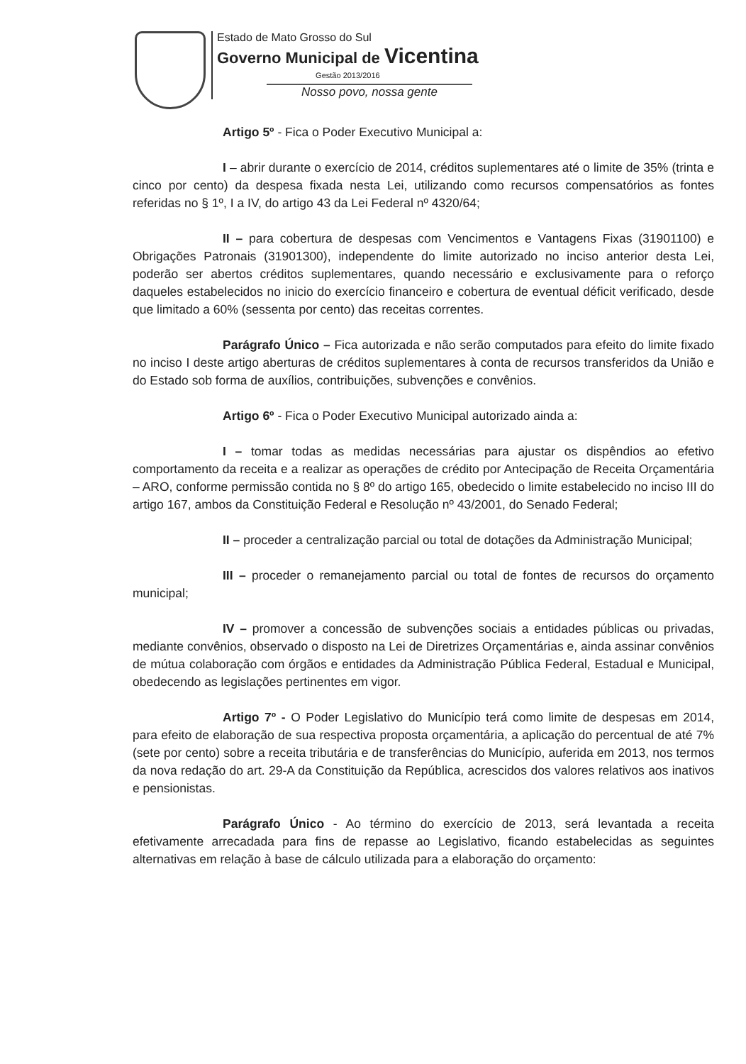Estado de Mato Grosso do Sul
Governo Municipal de Vicentina
Gestão 2013/2016
Nosso povo, nossa gente
Artigo 5º - Fica o Poder Executivo Municipal a:
I – abrir durante o exercício de 2014, créditos suplementares até o limite de 35% (trinta e cinco por cento) da despesa fixada nesta Lei, utilizando como recursos compensatórios as fontes referidas no § 1º, I a IV, do artigo 43 da Lei Federal nº 4320/64;
II – para cobertura de despesas com Vencimentos e Vantagens Fixas (31901100) e Obrigações Patronais (31901300), independente do limite autorizado no inciso anterior desta Lei, poderão ser abertos créditos suplementares, quando necessário e exclusivamente para o reforço daqueles estabelecidos no inicio do exercício financeiro e cobertura de eventual déficit verificado, desde que limitado a 60% (sessenta por cento) das receitas correntes.
Parágrafo Único – Fica autorizada e não serão computados para efeito do limite fixado no inciso I deste artigo aberturas de créditos suplementares à conta de recursos transferidos da União e do Estado sob forma de auxílios, contribuições, subvenções e convênios.
Artigo 6º - Fica o Poder Executivo Municipal autorizado ainda a:
I – tomar todas as medidas necessárias para ajustar os dispêndios ao efetivo comportamento da receita e a realizar as operações de crédito por Antecipação de Receita Orçamentária – ARO, conforme permissão contida no § 8º do artigo 165, obedecido o limite estabelecido no inciso III do artigo 167, ambos da Constituição Federal e Resolução nº 43/2001, do Senado Federal;
II – proceder a centralização parcial ou total de dotações da Administração Municipal;
III – proceder o remanejamento parcial ou total de fontes de recursos do orçamento municipal;
IV – promover a concessão de subvenções sociais a entidades públicas ou privadas, mediante convênios, observado o disposto na Lei de Diretrizes Orçamentárias e, ainda assinar convênios de mútua colaboração com órgãos e entidades da Administração Pública Federal, Estadual e Municipal, obedecendo as legislações pertinentes em vigor.
Artigo 7º - O Poder Legislativo do Município terá como limite de despesas em 2014, para efeito de elaboração de sua respectiva proposta orçamentária, a aplicação do percentual de até 7% (sete por cento) sobre a receita tributária e de transferências do Município, auferida em 2013, nos termos da nova redação do art. 29-A da Constituição da República, acrescidos dos valores relativos aos inativos e pensionistas.
Parágrafo Único - Ao término do exercício de 2013, será levantada a receita efetivamente arrecadada para fins de repasse ao Legislativo, ficando estabelecidas as seguintes alternativas em relação à base de cálculo utilizada para a elaboração do orçamento: